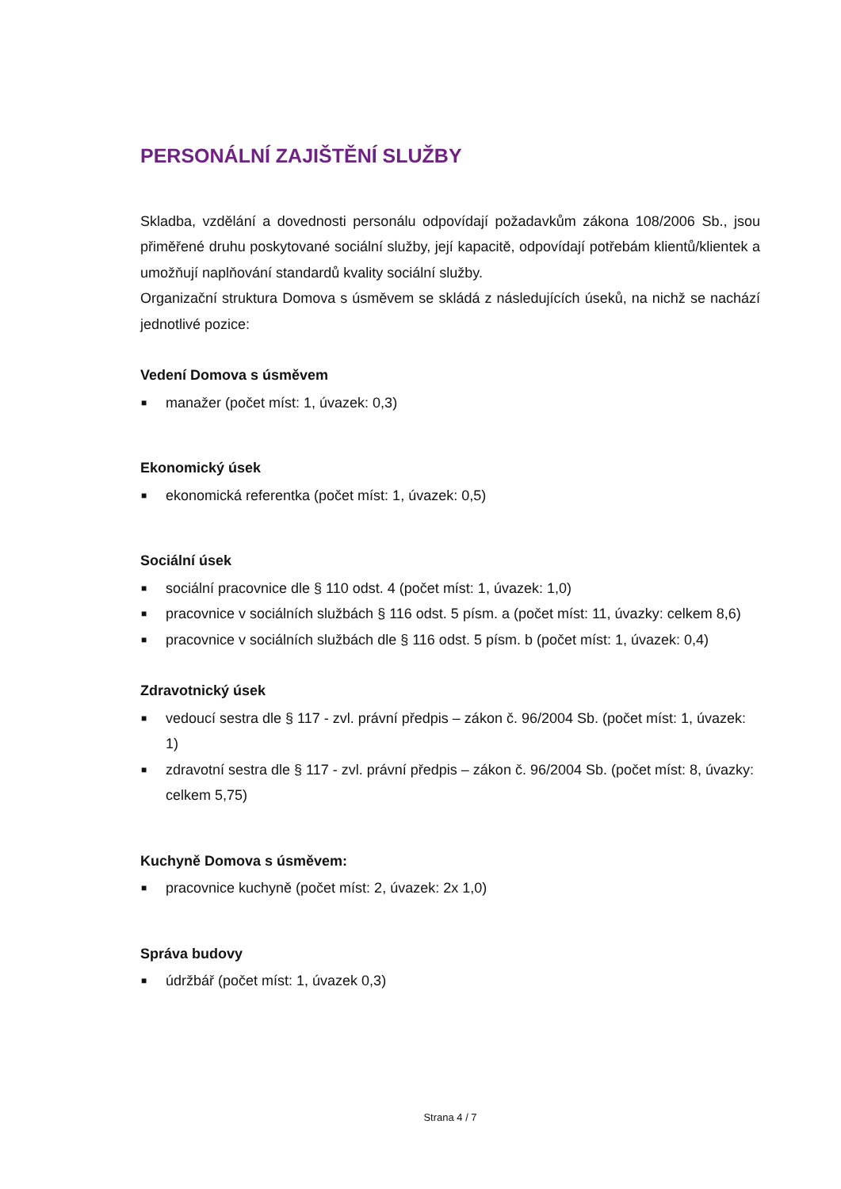PERSONÁLNÍ ZAJIŠTĚNÍ SLUŽBY
Skladba, vzdělání a dovednosti personálu odpovídají požadavkům zákona 108/2006 Sb., jsou přiměřené druhu poskytované sociální služby, její kapacitě, odpovídají potřebám klientů/klientek a umožňují naplňování standardů kvality sociální služby.
Organizační struktura Domova s úsměvem se skládá z následujících úseků, na nichž se nachází jednotlivé pozice:
Vedení Domova s úsměvem
■ manažer (počet míst: 1, úvazek: 0,3)
Ekonomický úsek
■ ekonomická referentka (počet míst: 1, úvazek: 0,5)
Sociální úsek
■ sociální pracovnice dle § 110 odst. 4 (počet míst: 1, úvazek: 1,0)
■ pracovnice v sociálních službách § 116 odst. 5 písm. a (počet míst: 11, úvazky: celkem 8,6)
■ pracovnice v sociálních službách dle § 116 odst. 5 písm. b (počet míst: 1, úvazek: 0,4)
Zdravotnický úsek
■ vedoucí sestra dle § 117 - zvl. právní předpis – zákon č. 96/2004 Sb. (počet míst: 1, úvazek: 1)
■ zdravotní sestra dle § 117 - zvl. právní předpis – zákon č. 96/2004 Sb. (počet míst: 8, úvazky: celkem 5,75)
Kuchyně Domova s úsměvem:
■ pracovnice kuchyně (počet míst: 2, úvazek: 2x 1,0)
Správa budovy
■ údržbář (počet míst: 1, úvazek 0,3)
Strana 4 / 7